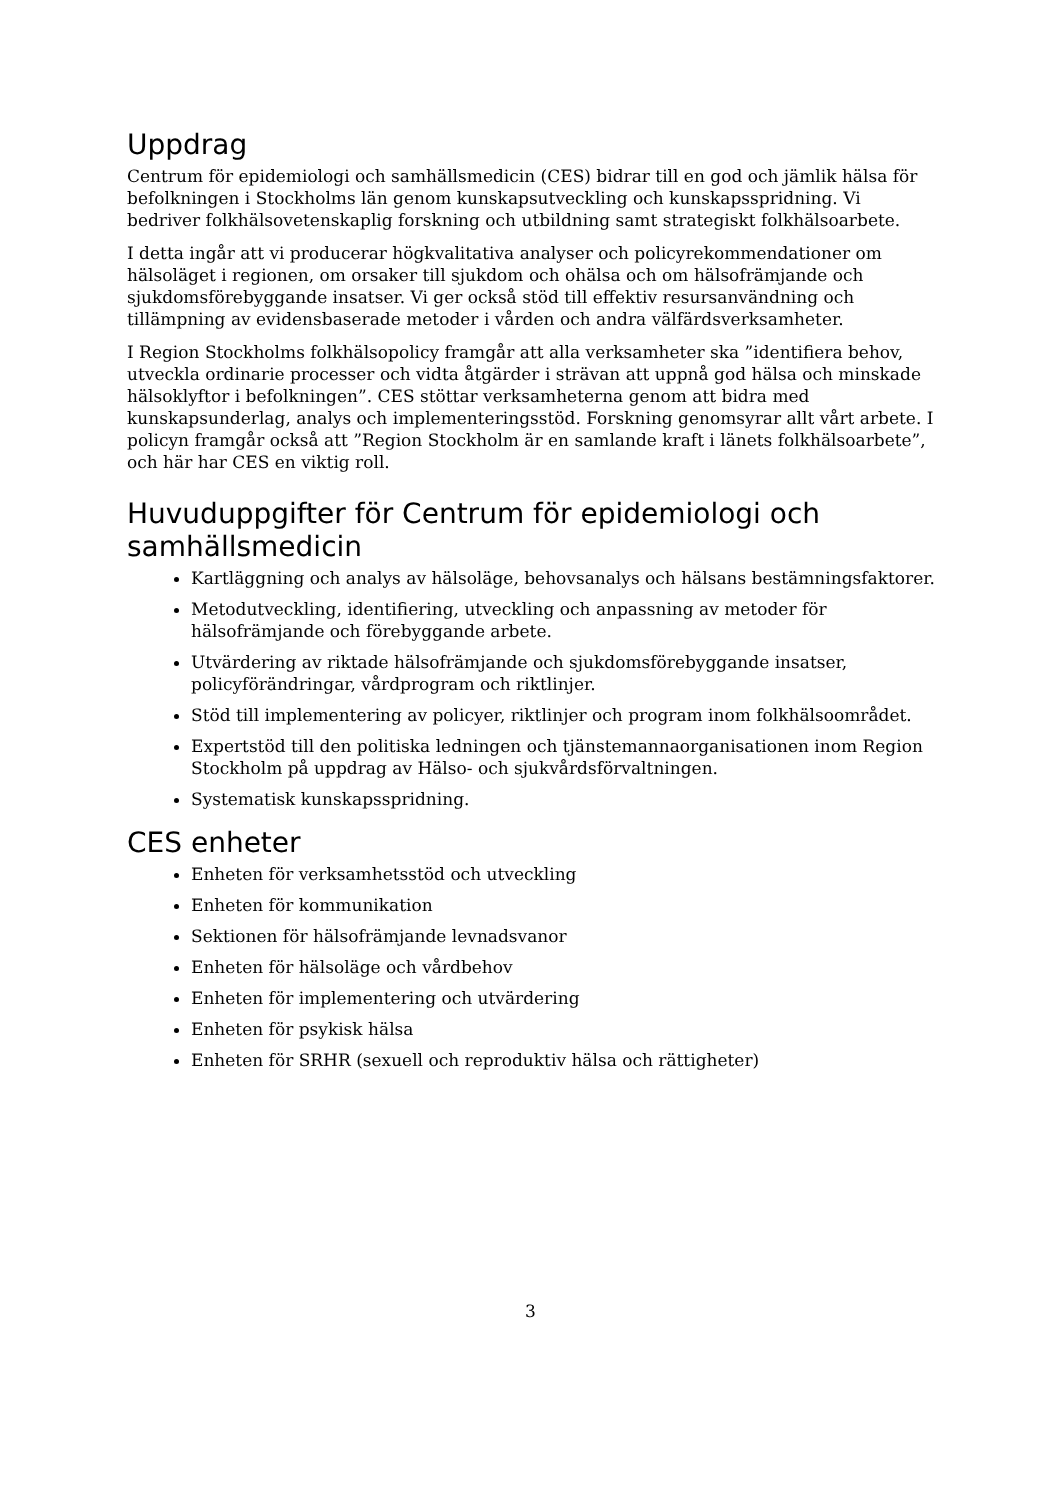Uppdrag
Centrum för epidemiologi och samhällsmedicin (CES) bidrar till en god och jämlik hälsa för befolkningen i Stockholms län genom kunskapsutveckling och kunskapsspridning. Vi bedriver folkhälsovetenskaplig forskning och utbildning samt strategiskt folkhälsoarbete.
I detta ingår att vi producerar högkvalitativa analyser och policyrekommendationer om hälsoläget i regionen, om orsaker till sjukdom och ohälsa och om hälsofrämjande och sjukdomsförebyggande insatser. Vi ger också stöd till effektiv resursanvändning och tillämpning av evidensbaserade metoder i vården och andra välfärdsverksamheter.
I Region Stockholms folkhälsopolicy framgår att alla verksamheter ska ”identifiera behov, utveckla ordinarie processer och vidta åtgärder i strävan att uppnå god hälsa och minskade hälsoklyftor i befolkningen”. CES stöttar verksamheterna genom att bidra med kunskapsunderlag, analys och implementeringsstöd. Forskning genomsyrar allt vårt arbete. I policyn framgår också att ”Region Stockholm är en samlande kraft i länets folkhälsoarbete”, och här har CES en viktig roll.
Huvuduppgifter för Centrum för epidemiologi och samhällsmedicin
Kartläggning och analys av hälsoläge, behovsanalys och hälsans bestämningsfaktorer.
Metodutveckling, identifiering, utveckling och anpassning av metoder för hälsofrämjande och förebyggande arbete.
Utvärdering av riktade hälsofrämjande och sjukdomsförebyggande insatser, policyförändringar, vårdprogram och riktlinjer.
Stöd till implementering av policyer, riktlinjer och program inom folkhälsoområdet.
Expertstöd till den politiska ledningen och tjänstemannaorganisationen inom Region Stockholm på uppdrag av Hälso- och sjukvårdsförvaltningen.
Systematisk kunskapsspridning.
CES enheter
Enheten för verksamhetsstöd och utveckling
Enheten för kommunikation
Sektionen för hälsofrämjande levnadsvanor
Enheten för hälsoläge och vårdbehov
Enheten för implementering och utvärdering
Enheten för psykisk hälsa
Enheten för SRHR (sexuell och reproduktiv hälsa och rättigheter)
3